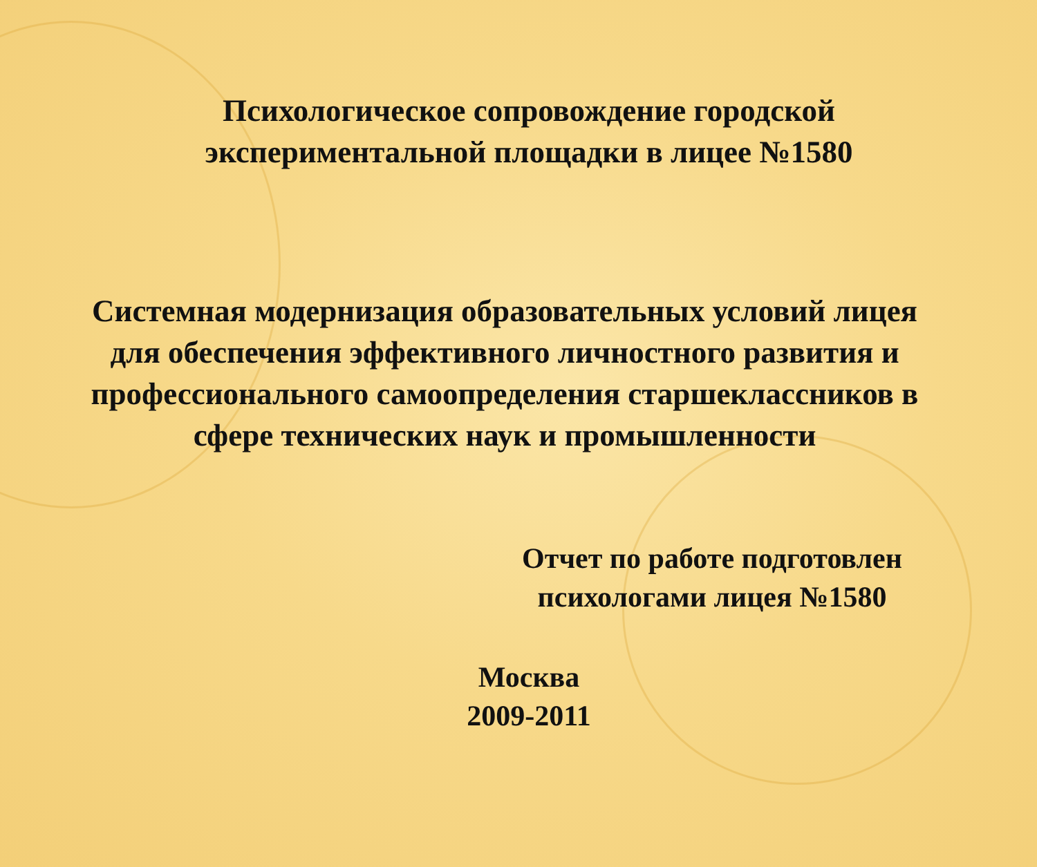Психологическое сопровождение городской экспериментальной площадки в лицее №1580
Системная модернизация образовательных условий лицея для обеспечения эффективного личностного развития и профессионального самоопределения старшеклассников в сфере технических наук и промышленности
Отчет по работе подготовлен психологами лицея №1580
Москва
2009-2011